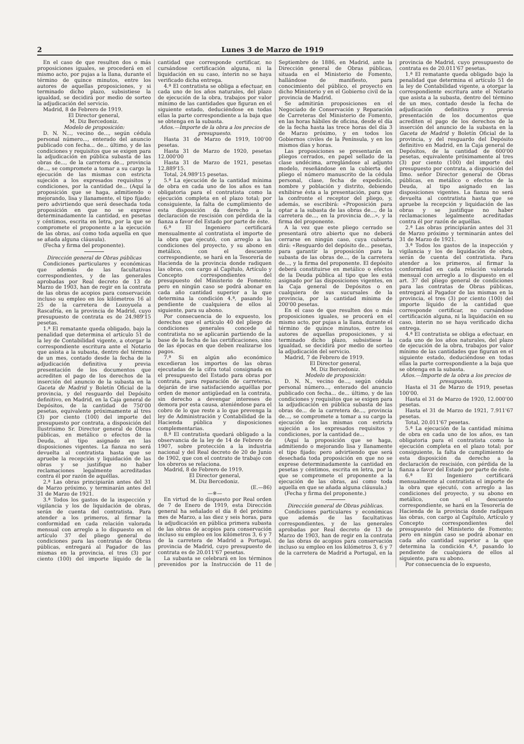2 Lunes 3 de Marzo de 1919
En el caso de que resulten dos o más proposiciones iguales, se procederá en el mismo acto, por pujas a la llana, durante el término de quince minutos, entre los autores de aquellas proposiciones, y si terminado dicho plazo, subsistiese la igualdad, se decidirá por medio de sorteo la adjudicación del servicio.
Madrid, 8 de Febrero de 1919.
El Director general,
M. Diz Bercedoniz.
Modelo de proposición:
D. N. N..., vecino de..., según cédula personal número..., enterado del anuncio publicado con fecha... de... último, y de las condiciones y requisitos que se exigen para la adjudicación en pública subasta de las obras de..., de la carretera de.., provincia de..., se compromete a tomar a su cargo la ejecución de las mismas con estricta sujeción a los expresados requisitos y condiciones, por la cantidad de... (Aquí la proposición que se haga, admitiendo o mejorando, lisa y llanamente, el tipo fijado; pero advirtiendo que será desechada toda proposición en que no se exprese determinadamente la cantidad, en pesetas y céntimos, escrita en letra, por la que se compromete el proponente a la ejecución de las obras, así como toda aquella en que se añada alguna cláusula).
(Fecha y firma del proponente).
Dirección general de Obras públicas
Condiciones particulares y económicas que además de las facultativas correspondientes, y de las generales aprobadas por Real decreto de 13 de Marzo de 1903, han de regir en la contrata de las obras de acopios para conservación incluso su empleo en los kilómetros 16 al 25 de la carretera de Lozoyuela a Rascafría, en la provincia de Madrid, cuyo presupuesto de contrata es de 24.989'15 pesetas.
1.ª El rematante queda obligado, bajo la penalidad que determina el artículo 51 de la ley de Contabilidad vigente, a otorgar la correspondiente escritura ante el Notario que asista a la subasta, dentro del término de un mes, contado desde la fecha de la adjudicación definitiva y previa presentación de los documentos que acrediten el pago de los derechos de la inserción del anuncio de la subasta en la Gaceta de Madrid y Boletín Oficial de la provincia, y del resguardo del Depósito definitivo, en Madrid, en la Caja general de Depósitos, de la cantidad de 750'00 pesetas, equivalente próximamente al tres (3) por ciento (100) del importe del presupuesto por contrata, a disposición del Ilustrísimo Sr. Director general de Obras públicas, en metálico o efectos de la Deuda, al tipo asignado en las disposiciones vigentes. La fianza no será devuelta al contratista hasta que se apruebe la recepción y liquidación de las obras y se justifique no haber reclamaciones legalmente acreditadas contra él por razón de aquéllas.
2.ª Las obras principiarán antes del 31 de Marzo próximo, y terminarán antes del 31 de Marzo de 1921.
3.ª Todos los gastos de la inspección y vigilancia y los de liquidación de obras, serán de cuenta del contratista. Para atender a los primeros, al firmar la conformidad en cada relación valorada mensual con arreglo a lo dispuesto en el artículo 37 del pliego general de condiciones para las contratas de Obras públicas, entregará al Pagador de las mismas en la provincia, el tres (3) por ciento (100) del importe líquido de la cantidad que corresponde certificar, no cursándose certificación alguna, ni la liquidación en su caso, ínterin no se haya verificado dicha entrega.
4.ª El contratista se obliga a efectuar, en cada uno de los años naturales, del plazo de ejecución de la obra, trabajos por valor mínimo de las cantidades que figuran en el siguiente estado, deduciéndose en todas ellas la parte correspondiente a la baja que se obtenga en la subasta.
Años.—Importe de la obra a los precios de presupuesto.
Hasta 31 de Marzo de 1919, 100'00 pesetas.
Hasta 31 de Marzo de 1920, pesetas 12.000'00
Hasta 31 de Marzo de 1921, pesetas 12.889'15.
Total, 24.989'15 pesetas.
5.ª La ejecución de la cantidad mínima de obra en cada uno de los años es tan obligatoria para el contratista como la ejecución completa en el plazo total; por consiguiente, la falta de cumplimiento de esta disposición da derecho a la declaración de rescisión con pérdida de la fianza a favor del Estado por parte de éste.
6.ª El Ingeniero certificará mensualmente al contratista el importe de la obra que ejecutó, con arreglo a las condiciones del proyecto, y su abono en metálico, con el descuento correspondiente, se hará en la Tesorería de Hacienda de la provincia donde radiquen las obras, con cargo al Capítulo, Artículo y Concepto correspondientes del presupuesto del Ministerio de Fomento; pero en ningún caso se podrá abonar en cada año cantidad superior a la que determina la condición 4.ª, pasando lo pendiente de cualquiera de ellos al siguiente, para su abono.
Por consecuencia de lo expuesto, los derechos que el artículo 40 del pliego de condiciones generales concede al contratista no se aplicarán partiendo de la base de la fecha de las certificaciones, sino de las épocas en que deben realizarse los pagos.
7.ª Si en algún año económico excedieran los importes de las obras ejecutadas de la cifra total consignada en el presupuesto del Estado para obras por contrata, para reparación de carreteras, dejarán de irse satisfaciendo aquéllas por orden de menor antigüedad en la contrata, sin derecho a devengar intereses de demora por esta causa, ateniéndose para el cobro de lo que reste a lo que prevenga la ley de Administración y Contabilidad de la Hacienda pública y disposiciones complementarias.
8.ª El contratista quedará obligado a la observancia de la ley de 14 de Febrero de 1907, sobre protección a la industria nacional y del Real decreto de 20 de Junio de 1902, que con el contrato de trabajo con los obreros se relaciona.
Madrid, 8 de Febrero de 1919.
El Director general,
M. Diz Bercedoniz.
(E.—86)
—※—
En virtud de lo dispuesto por Real orden de 7 de Enero de 1919, esta Dirección general ha señalado el día 8 del próximo mes de Marzo, a las diez y seis horas, para la adjudicación en pública primera subasta de las obras de acopios para conservación incluso su empleo en los kilómetros 3, 6 y 7 de la carretera de Madrid a Portugal, provincia de Madrid, cuyo presupuesto de contrata es de 20.011'67 pesetas.
La subasta se celebrará en los términos prevenidos por la Instrucción de 11 de Septiembre de 1886, en Madrid, ante la Dirección general de Obras públicas, situada en el Ministerio de Fomento, hallándose de manifiesto, para conocimiento del público, el proyecto en dicho Ministerio y en el Gobierno civil de la provincia de Madrid.
Se admitirán proposiciones en el Negociado de Conservación y Reparación de Carreteras del Ministerio de Fomento, en las horas hábiles de oficina, desde el día de la fecha hasta las trece horas del día 3 de Marzo próximo, y en todos los Gobiernos civiles de la Península, y en los mismos días y horas.
Las proposiciones se presentarán en pliegos cerrados, en papel sellado de la clase undécima, arreglándose al adjunto modelo, reseñándose en la cubierta del pliego el número manuscrito de la cédula personal, clase, fecha de expedición, nombre y población y distrito, debiendo exhibirse ésta a la presentación, para que la confronte el receptor del pliego, y, además, se escribirá: «Proposición para optar a la subasta de las obras de..., de la carretera de..., en la provincia de...», y la firma del proponente.
A la vez que este pliego cerrado se presentará otro abierto que no deberá cerrarse en ningún caso, cuya cubierta dirá: «Resguardo del depósito de... pesetas, para garantir la proposición para la subasta de las obras de..., de la carretera de..., y la firma del proponente. El depósito deberá constituirse en metálico o efectos de la Deuda pública al tipo que les está asignado por las disposiciones vigentes, en la Caja general de Depósitos o en cualquiera de sus sucursales de la provincia, por la cantidad mínima de 200'00 pesetas.
En el caso de que resulten dos o más proposiciones iguales, se procerá en el mismo acto, por pujas a la llana, durante el término de quince minutos, entre los autores de aquellas proposiciones, y si terminado dicho plazo, subsistiese la igualdad, se decidirá por medio de sorteo la adjudicación del servicio.
Madrid, 7 de Febrero de 1919.
El Director general,
M. Diz Bercedoniz.
Modelo de proposición:
D. N. N., vecino de..., según cédula personal número..., enterado del anuncio publicado con fecha... de... último, y de las condiciones y requisitos que se exigen para la adjudicación en pública subasta de las obras de... de la carretera de..., provincia de..., se compromete a tomar a su cargo la ejecución de las mismas con estricta sujeción a los expresados requisitos y condiciones, por la cantidad de...
(Aquí la proposición que se haga, admitiendo o mejorando lisa y llanamente el tipo fijado; pero advirtiendo que será desechada toda proposición en que no se exprese determinadamente la cantidad en pesetas y céntimos, escrita en letra, por la que se compromete el proponente a la ejecución de las obras, así como toda aquella en que se añada alguna cláusula.)
(Fecha y firma del proponente.)
Dirección general de Obras públicas.
Condiciones particulares y económicas que además de las facultativas correspondientes, y de las generales aprobadas por Real decreto de 13 de Marzo de 1903, han de regir en la contrata de las obras de acopios para conservación incluso su empleo en los kilómetros 3, 6 y 7 de la carretera de Madrid a Portugal, en la provincia de Madrid, cuyo presupuesto de contrata es de 20.011'67 pesetas.
1.ª El rematante queda obligado bajo la penalidad que determina el artículo 51 de la ley de Contabilidad vigente, a otorgar la correspondiente escritura ante el Notario que asista a la subasta, dentro del término de un mes, contado desde la fecha de adjudicación definitiva y previa presentación de los documentos que acrediten el pago de los derechos de la inserción del anuncio de la subasta en la Gaceta de Madrid y Boletín Oficial de la provincia, y del resguardo del Depósito definitivo en Madrid, en la Caja general de Depósitos, de la cantidad de 600'00 pesetas, equivalente próximamente al tres (3) por ciento (100) del importe del presupuesto por contrata, a disposición del Ilmo. señor Director general de Obras públicas, en metálico o efectos de la Deuda, al tipo asignado en las disposiciones vigentes. La fianza no será devuelta al contratista hasta que se apruebe la recepción y liquidación de las obras y se justifique no haber reclamaciones legalmente acreditadas contra él por razón de aquéllas.
2.ª Las obras principiarán antes del 31 de Marzo próximo y terminarán antes del 31 de Marzo de 1921.
3.ª Todos los gastos de la inspección y vigilancia y los de liquidación de obra, serán de cuenta del contratista. Para atender a los primeros, al firmar la conformidad en cada relación valorada mensual con arreglo a lo dispuesto en el art. 37 del pliego general de condiciones para las contratas de Obras públicas, entregará al Pagador de las mismas en la provincia, el tres (3) por ciento (100) del importe líquido de la cantidad que corresponde certificar, no cursándose certificación alguna, ni la liquidación en su caso, ínterin no se haya verificado dicha entrega.
4.ª El contratista se obliga a efectuar, en cada uno de los años naturales, del plazo de ejecución de la obra, trabajos por valor mínimo de las cantidades que figuran en el siguiente estado, deduciéndose en todas ellas la parte correspondiente a la baja que se obtenga en la subasta.
Años.—Importe de la obra a los precios de presupuesto.
Hasta el 31 de Marzo de 1919, pesetas 100'00.
Hasta el 31 de Marzo de 1920, 12.000'00 pesetas.
Hasta el 31 de Marzo de 1921, 7.911'67 pesetas.
Total, 20.011'67 pesetas.
5.ª La ejecución de la cantidad mínima de obra en cada uno de los años, es tan obligatoria para el contratista como la ejecución completa en el plazo total; por consiguiente, la falta de cumplimiento de esta disposición da derecho a la declaración de rescisión, con pérdida de la fianza a favor del Estado por parte de éste.
6.ª El Ingeniero certificará mensualmente al contratista el importe de la obra que ejecutó, con arreglo a las condiciones del proyecto, y su abono en metálico, con el descuento correspondiente, se hará en la Tesorería de Hacienda de la provincia donde radiquen las obras, con cargo al Capítulo, Artículo y Concepto correspondientes del presupuesto del Ministerio de Fomento; pero en ningún caso se podrá abonar en cada año cantidad superior a la que determina la condición 4.ª, pasando lo pendiente de cualquiera de ellos al siguiente, para su abono.
Por consecuencia de lo expuesto,